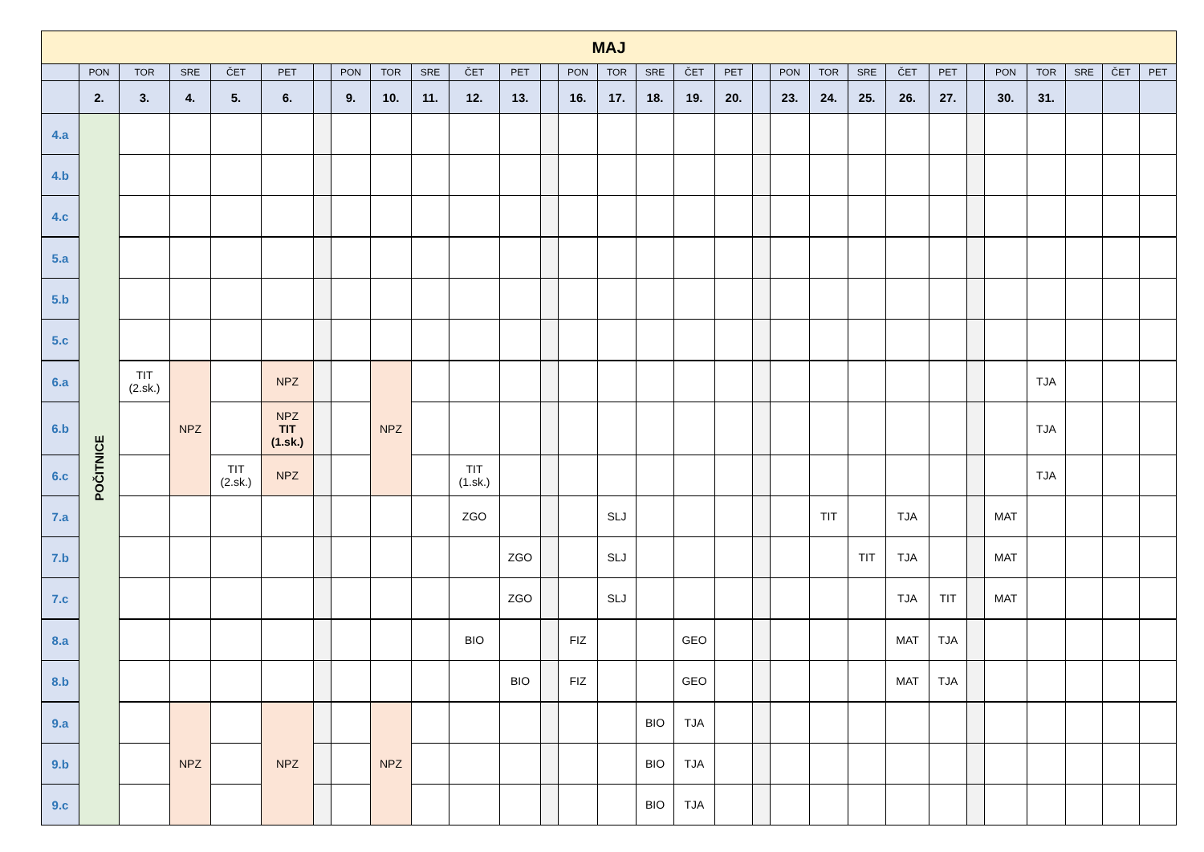| MAJ | | | | | | | | | | | | | | | | | | | | | | | | | | | | | |
| --- | --- | --- | --- | --- | --- | --- | --- | --- | --- | --- | --- | --- | --- | --- | --- | --- | --- | --- | --- | --- | --- | --- | --- | --- | --- | --- | --- | --- | --- |
| | PON | TOR | SRE | ČET | PET | | PON | TOR | SRE | ČET | PET | | PON | TOR | SRE | ČET | PET | | PON | TOR | SRE | ČET | PET | | PON | TOR | SRE | ČET | PET |
| | 2. | 3. | 4. | 5. | 6. | | 9. | 10. | 11. | 12. | 13. | | 16. | 17. | 18. | 19. | 20. | | 23. | 24. | 25. | 26. | 27. | | 30. | 31. | | | |
| 4.a | POČITNICE | | | | | | | | | | | | | | | | | | | | | | | | | | | | |
| 4.b | | | | | | | | | | | | | | | | | | | | | | | | | | | | | |
| 4.c | | | | | | | | | | | | | | | | | | | | | | | | | | | | | |
| 5.a | | | | | | | | | | | | | | | | | | | | | | | | | | | | | |
| 5.b | | | | | | | | | | | | | | | | | | | | | | | | | | | | | |
| 5.c | | | | | | | | | | | | | | | | | | | | | | | | | | | | | |
| 6.a | | TIT (2.sk.) | NPZ | | NPZ | | | NPZ | | | | | | | | | | | | | | | | | | TJA | | | |
| 6.b | | | | | NPZ TIT (1.sk.) | | | | | | | | | | | | | | | | | | | | | TJA | | | |
| 6.c | | | | TIT (2.sk.) | NPZ | | | | | TIT (1.sk.) | | | | | | | | | | | | | | | | TJA | | | |
| 7.a | | | | | | | | | | ZGO | | | | SLJ | | | | | | TIT | | TJA | | | MAT | | | | |
| 7.b | | | | | | | | | | | ZGO | | | SLJ | | | | | | | TIT | TJA | | | MAT | | | | |
| 7.c | | | | | | | | | | | ZGO | | | SLJ | | | | | | | | TJA | TIT | | MAT | | | | |
| 8.a | | | | | | | | | | BIO | | | FIZ | | | GEO | | | | | | MAT | TJA | | | | | | |
| 8.b | | | | | | | | | | | BIO | | FIZ | | | GEO | | | | | | MAT | TJA | | | | | | |
| 9.a | | | NPZ | | NPZ | | | NPZ | | | | | | | BIO | TJA | | | | | | | | | | | | | |
| 9.b | | | | | | | | | | | | | | | BIO | TJA | | | | | | | | | | | | | |
| 9.c | | | | | | | | | | | | | | | BIO | TJA | | | | | | | | | | | | | |